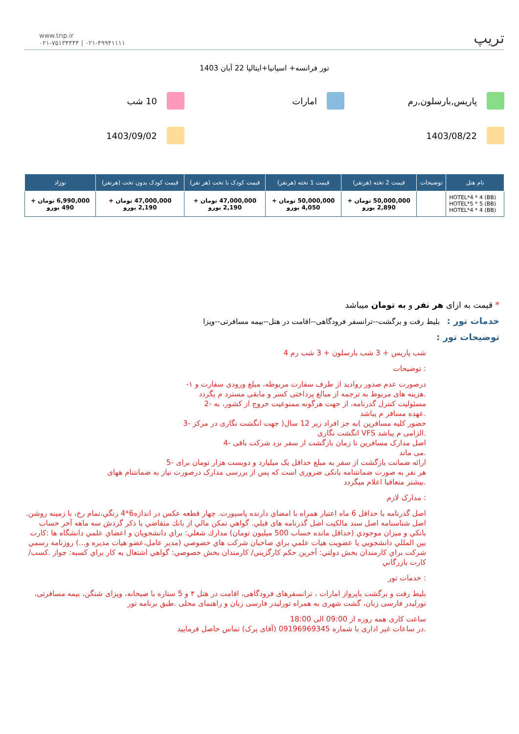www.trip.ir
۰۲۱-۷۵۱۳۴۴۴۴ | ۰۲۱-۴۹۹۴۱۱۱۱
تریپ
تور فرانسه+ اسپانیا+ایتالیا 22 آبان 1403
پاریس,بارسلون,رم
امارات
10 شب
1403/08/22
1403/09/02
| نام هتل | توضیحات | قیمت 2 تخته (هرنفر) | قیمت 1 تخته (هرنفر) | قیمت کودک با تخت (هر نفر) | قیمت کودک بدون تخت (هرنفر) | نوزاد |
| --- | --- | --- | --- | --- | --- | --- |
| HOTEL*4 * 4 (BB) HOTEL*5 * 5 (BB) HOTEL*4 * 4 (BB) | | 50,000,000 تومان + 2,890 یورو | 50,000,000 تومان + 4,050 یورو | 47,000,000 تومان + 2,190 یورو | 47,000,000 تومان + 2,190 یورو | 6,990,000 تومان + 490 یورو |
* قیمت به ازای هر نفر و به تومان میباشد
خدمات تور : بلیط رفت و برگشت--ترانسفر فرودگاهی--اقامت در هتل--بیمه مسافرتی--ویزا
توضیحات تور :
شب پاریس + 3 شب بارسلون + 3 شب رم 4
: توضیحات
درصورت عدم صدور روادید از طرف سفارت مربوطه، مبلغ ورودی سفارت و ۱-
.هزینه های مربوط به ترجمه از مبالغ پرداختی کسر و مابقی مسترد م یگردد
مسئولیت کنترل گذرنامه، از جهت هرگونه ممنوعیت خروج از کشور، به -2
.عهده مسافر م یباشد
حضور کلیه مسافرین )به جز افراد زیر 12 سال( جهت انگشت نگاری در مرکز -3
.الزامی م یباشد VFS انگشت نگاری
اصل مدارک مسافرین تا زمان بازگشت از سفر نزد شرکت باقی -4
.می ماند
ارائه ضمانت بازگشت از سفر به مبلغ حداقل یک میلیارد و دویست هزار تومان برای -5
هر نفر به صورت ضمانتنامه بانکی ضروری است که پس از بررسی مدارک درصورت نیاز به ضمانتنام ههای
.بیشتر متعاقبا اعلام میگردد
: مدارک لازم
اصل گذرنامه با حداقل 6 ماه اعتبار همراه با امضاي دارنده پاسپورت. چهار قطعه عكس در اندازه6*4 رنگي،تمام رخ، با زمينه روشن. اصل شناسنامه اصل سند مالكيت اصل گذرنامه هاى قبلي. گواهي تمكن مالي از بانك متقاضي با ذكر گردش سه ماهه آخر حساب بانكي و ميزان موجودي (حداقل مانده حساب 500 ميليون تومان) مدارك شغلي: براي دانشجويان و اعضاي علمي دانشگاه ها :كارت بين المللي دانشجويي يا عضويت هيات علمي براي صاحبان شركت هاي خصوصي (مدير عامل،عضو هيات مديره و...) روزنامه رسمي شركت براي كارمندان بخش دولتي: آخرين حكم كارگزيني/ كارمندان بخش خصوصي: گواهي اشتغال به كار براي كسبه: جواز .كسب/ كارت بازرگاني
: خدمات تور
بلیط رفت و برگشت باپرواز امارات ، ترانسفرهای فرودگاهی، اقامت در هتل ۴ و 5 ستاره با صبحانه، ویزای شنگن، بیمه مسافرتی، تورلیدر فارسی زبان، گشت شهری به همراه تورلیدر فارسی زبان و راهنمای محلی .طبق برنامه تور
ساعت کاری همه روزه از 09:00 الی 18:00
.در ساعات غیر اداری با شماره 09196969345 (آقای پرک) تماس حاصل فرمایید